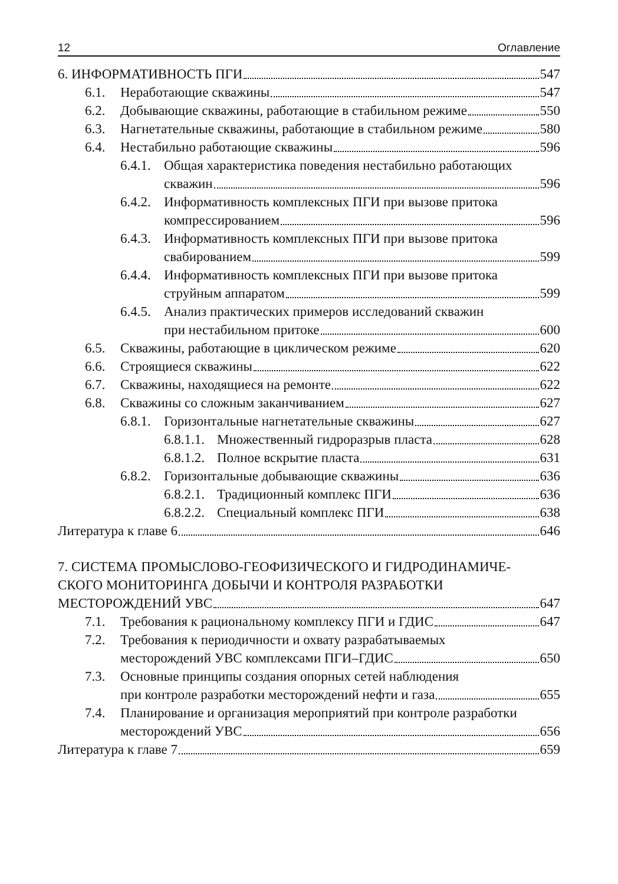12 Оглавление
6. ИНФОРМАТИВНОСТЬ ПГИ 547
6.1. Неработающие скважины 547
6.2. Добывающие скважины, работающие в стабильном режиме 550
6.3. Нагнетательные скважины, работающие в стабильном режиме 580
6.4. Нестабильно работающие скважины 596
6.4.1.
Общая характеристика поведения нестабильно работающих
скважин 596
6.4.2.
Информативность комплексных ПГИ при вызове притока
компрессированием 596
6.4.3.
Информативность комплексных ПГИ при вызове притока
свабированием 599
6.4.4.
Информативность комплексных ПГИ при вызове притока
струйным аппаратом 599
6.4.5.
Анализ практических примеров исследований скважин
при нестабильном притоке 600
6.5. Скважины, работающие в циклическом режиме 620
6.6. Строящиеся скважины 622
6.7. Скважины, находящиеся на ремонте 622
6.8. Скважины со сложным заканчиванием 627
6.8.1.
Горизонтальные нагнетательные скважины 627
6.8.1.1.
Множественный гидроразрыв пласта 628
6.8.1.2.
Полное вскрытие пласта 631
6.8.2.
Горизонтальные добывающие скважины 636
6.8.2.1.
Традиционный комплекс ПГИ 636
6.8.2.2.
Специальный комплекс ПГИ 638
Литература к главе 6 646
7. СИСТЕМА ПРОМЫСЛОВО-ГЕОФИЗИЧЕСКОГО И ГИДРОДИНАМИЧЕ-
СКОГО МОНИТОРИНГА ДОБЫЧИ И КОНТРОЛЯ РАЗРАБОТКИ
МЕСТОРОЖДЕНИЙ УВС 647
7.1. Требования к рациональному комплексу ПГИ и ГДИС 647
7.2. Требования к периодичности и охвату разрабатываемых
месторождений УВС комплексами ПГИ–ГДИС 650
7.3. Основные принципы создания опорных сетей наблюдения
при контроле разработки месторождений нефти и газа 655
7.4. Планирование и организация мероприятий при контроле разработки
месторождений УВС 656
Литература к главе 7 659